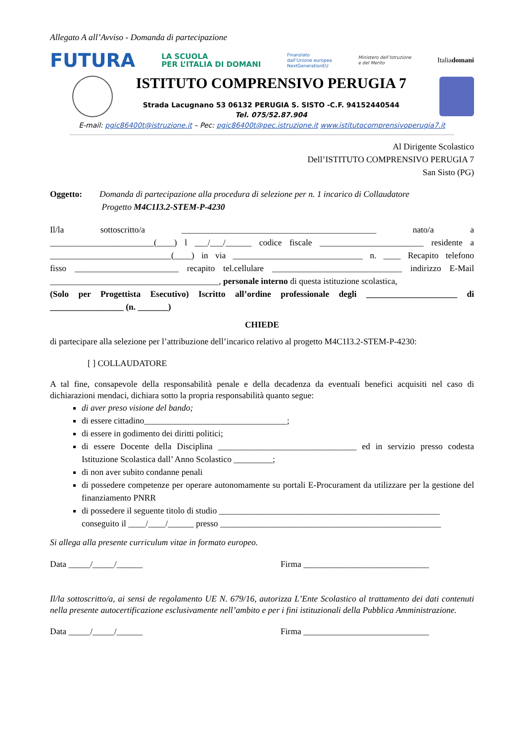Allegato A all’Avviso - Domanda di partecipazione
FUTURA LA SCUOLA
PER L’ITALIA DI DOMANI Finanziato
dall’Unione europea
NextGenerationEU Ministero dell’Istruzione
e del Merito Italiadomani
ISTITUTO COMPRENSIVO PERUGIA 7
Strada Lacugnano 53 06132 PERUGIA S. SISTO -C.F. 94152440544
Tel. 075/52.87.904
E-mail: pgic86400t@istruzione.it – Pec: pgic86400t@pec.istruzione.it www.istitutocomprensivoperugia7.it
Al Dirigente Scolastico
Dell’ISTITUTO COMPRENSIVO PERUGIA 7
San Sisto (PG)
Oggetto: Domanda di partecipazione alla procedura di selezione per n. 1 incarico di Collaudatore
Progetto M4C1I3.2-STEM-P-4230
Il/la sottoscritto/a _____________________________________________ nato/a a
________________________(____) l ___/___/______ codice fiscale ________________________ residente a
____________________________(____) in via ______________________________ n. ____ Recapito telefono
fisso ________________________ recapito tel.cellulare ______________________________ indirizzo E-Mail
_______________________________________, personale interno di questa istituzione scolastica,
(Solo per Progettista Esecutivo) Iscritto all’ordine professionale degli _____________________ di
_________________ (n. _______)
CHIEDE
di partecipare alla selezione per l’attribuzione dell’incarico relativo al progetto M4C1I3.2-STEM-P-4230:
[ ] COLLAUDATORE
A tal fine, consapevole della responsabilità penale e della decadenza da eventuali benefici acquisiti nel caso di dichiarazioni mendaci, dichiara sotto la propria responsabilità quanto segue:
di aver preso visione del bando;
di essere cittadino_________________________________;
di essere in godimento dei diritti politici;
di essere Docente della Disciplina ________________________________ ed in servizio presso codesta Istituzione Scolastica dall’ Anno Scolastico _________;
di non aver subito condanne penali
di possedere competenze per operare autonomamente su portali E-Procurament da utilizzare per la gestione del finanziamento PNRR
di possedere il seguente titolo di studio ___________________________________________________ conseguito il ____/____/______ presso ___________________________________________________
Si allega alla presente curriculum vitae in formato europeo.
Data _____/_____/______ Firma _____________________________
Il/la sottoscritto/a, ai sensi de regolamento UE N. 679/16, autorizza L’Ente Scolastico al trattamento dei dati contenuti nella presente autocertificazione esclusivamente nell’ambito e per i fini istituzionali della Pubblica Amministrazione.
Data _____/_____/______ Firma _____________________________